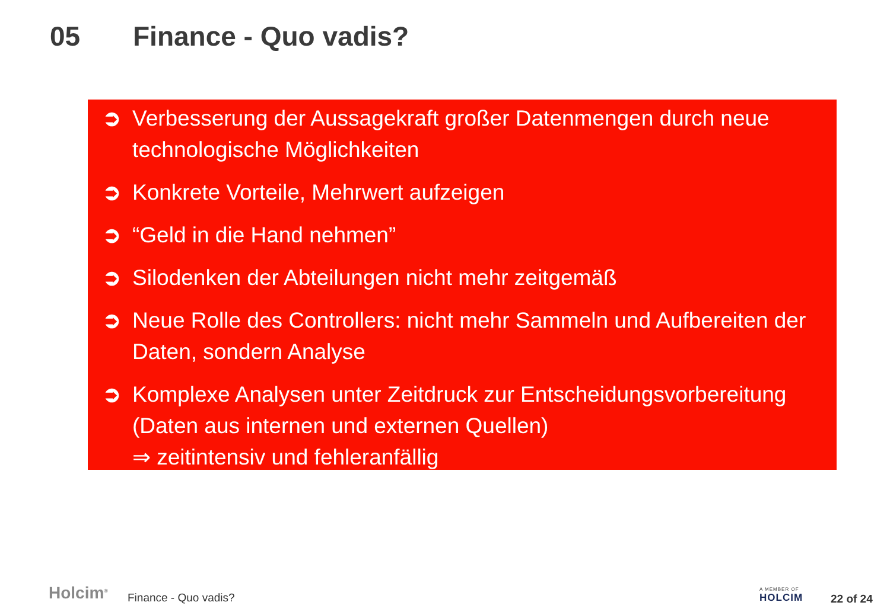05 Finance - Quo vadis?
➲ Verbesserung der Aussagekraft großer Datenmengen durch neue technologische Möglichkeiten
➲ Konkrete Vorteile, Mehrwert aufzeigen
➲ “Geld in die Hand nehmen”
➲ Silodenken der Abteilungen nicht mehr zeitgemäß
➲ Neue Rolle des Controllers: nicht mehr Sammeln und Aufbereiten der Daten, sondern Analyse
➲ Komplexe Analysen unter Zeitdruck zur Entscheidungsvorbereitung (Daten aus internen und externen Quellen)
⇒ zeitintensiv und fehleranfällig
Holcim<sup>®</sup> Finance - Quo vadis?
A MEMBER OF
HOLCIM
22 of 24